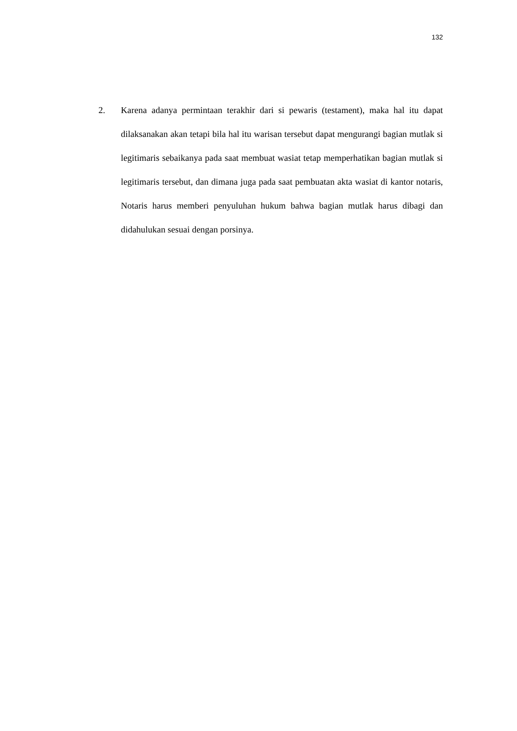132
2. Karena adanya permintaan terakhir dari si pewaris (testament), maka hal itu dapat dilaksanakan akan tetapi bila hal itu warisan tersebut dapat mengurangi bagian mutlak si legitimaris sebaikanya pada saat membuat wasiat tetap memperhatikan bagian mutlak si legitimaris tersebut, dan dimana juga pada saat pembuatan akta wasiat di kantor notaris, Notaris harus memberi penyuluhan hukum bahwa bagian mutlak harus dibagi dan didahulukan sesuai dengan porsinya.